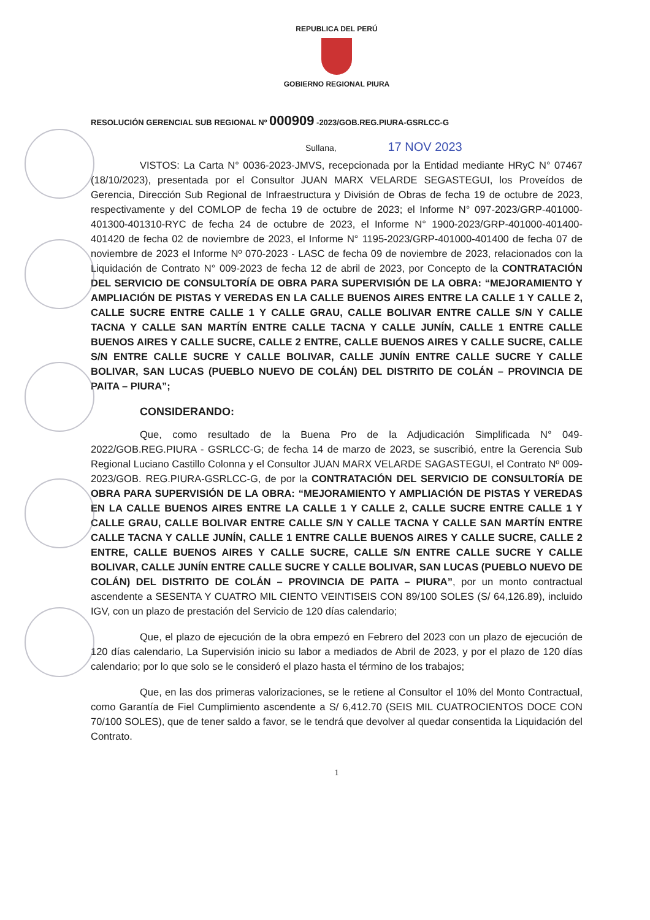REPUBLICA DEL PERÚ
GOBIERNO REGIONAL PIURA
RESOLUCIÓN GERENCIAL SUB REGIONAL Nº 000909 -2023/GOB.REG.PIURA-GSRLCC-G
Sullana, 17 NOV 2023
VISTOS: La Carta N° 0036-2023-JMVS, recepcionada por la Entidad mediante HRyC N° 07467 (18/10/2023), presentada por el Consultor JUAN MARX VELARDE SEGASTEGUI, los Proveídos de Gerencia, Dirección Sub Regional de Infraestructura y División de Obras de fecha 19 de octubre de 2023, respectivamente y del COMLOP de fecha 19 de octubre de 2023; el Informe N° 097-2023/GRP-401000-401300-401310-RYC de fecha 24 de octubre de 2023, el Informe N° 1900-2023/GRP-401000-401400-401420 de fecha 02 de noviembre de 2023, el Informe N° 1195-2023/GRP-401000-401400 de fecha 07 de noviembre de 2023 el Informe Nº 070-2023 - LASC de fecha 09 de noviembre de 2023, relacionados con la Liquidación de Contrato N° 009-2023 de fecha 12 de abril de 2023, por Concepto de la CONTRATACIÓN DEL SERVICIO DE CONSULTORÍA DE OBRA PARA SUPERVISIÓN DE LA OBRA: “MEJORAMIENTO Y AMPLIACIÓN DE PISTAS Y VEREDAS EN LA CALLE BUENOS AIRES ENTRE LA CALLE 1 Y CALLE 2, CALLE SUCRE ENTRE CALLE 1 Y CALLE GRAU, CALLE BOLIVAR ENTRE CALLE S/N Y CALLE TACNA Y CALLE SAN MARTÍN ENTRE CALLE TACNA Y CALLE JUNÍN, CALLE 1 ENTRE CALLE BUENOS AIRES Y CALLE SUCRE, CALLE 2 ENTRE, CALLE BUENOS AIRES Y CALLE SUCRE, CALLE S/N ENTRE CALLE SUCRE Y CALLE BOLIVAR, CALLE JUNÍN ENTRE CALLE SUCRE Y CALLE BOLIVAR, SAN LUCAS (PUEBLO NUEVO DE COLÁN) DEL DISTRITO DE COLÁN – PROVINCIA DE PAITA – PIURA”;
CONSIDERANDO:
Que, como resultado de la Buena Pro de la Adjudicación Simplificada N° 049-2022/GOB.REG.PIURA - GSRLCC-G; de fecha 14 de marzo de 2023, se suscribió, entre la Gerencia Sub Regional Luciano Castillo Colonna y el Consultor JUAN MARX VELARDE SAGASTEGUI, el Contrato Nº 009-2023/GOB. REG.PIURA-GSRLCC-G, de por la CONTRATACIÓN DEL SERVICIO DE CONSULTORÍA DE OBRA PARA SUPERVISIÓN DE LA OBRA: “MEJORAMIENTO Y AMPLIACIÓN DE PISTAS Y VEREDAS EN LA CALLE BUENOS AIRES ENTRE LA CALLE 1 Y CALLE 2, CALLE SUCRE ENTRE CALLE 1 Y CALLE GRAU, CALLE BOLIVAR ENTRE CALLE S/N Y CALLE TACNA Y CALLE SAN MARTÍN ENTRE CALLE TACNA Y CALLE JUNÍN, CALLE 1 ENTRE CALLE BUENOS AIRES Y CALLE SUCRE, CALLE 2 ENTRE, CALLE BUENOS AIRES Y CALLE SUCRE, CALLE S/N ENTRE CALLE SUCRE Y CALLE BOLIVAR, CALLE JUNÍN ENTRE CALLE SUCRE Y CALLE BOLIVAR, SAN LUCAS (PUEBLO NUEVO DE COLÁN) DEL DISTRITO DE COLÁN – PROVINCIA DE PAITA – PIURA”, por un monto contractual ascendente a SESENTA Y CUATRO MIL CIENTO VEINTISEIS CON 89/100 SOLES (S/ 64,126.89), incluido IGV, con un plazo de prestación del Servicio de 120 días calendario;
Que, el plazo de ejecución de la obra empezó en Febrero del 2023 con un plazo de ejecución de 120 días calendario, La Supervisión inicio su labor a mediados de Abril de 2023, y por el plazo de 120 días calendario; por lo que solo se le consideró el plazo hasta el término de los trabajos;
Que, en las dos primeras valorizaciones, se le retiene al Consultor el 10% del Monto Contractual, como Garantía de Fiel Cumplimiento ascendente a S/ 6,412.70 (SEIS MIL CUATROCIENTOS DOCE CON 70/100 SOLES), que de tener saldo a favor, se le tendrá que devolver al quedar consentida la Liquidación del Contrato.
1